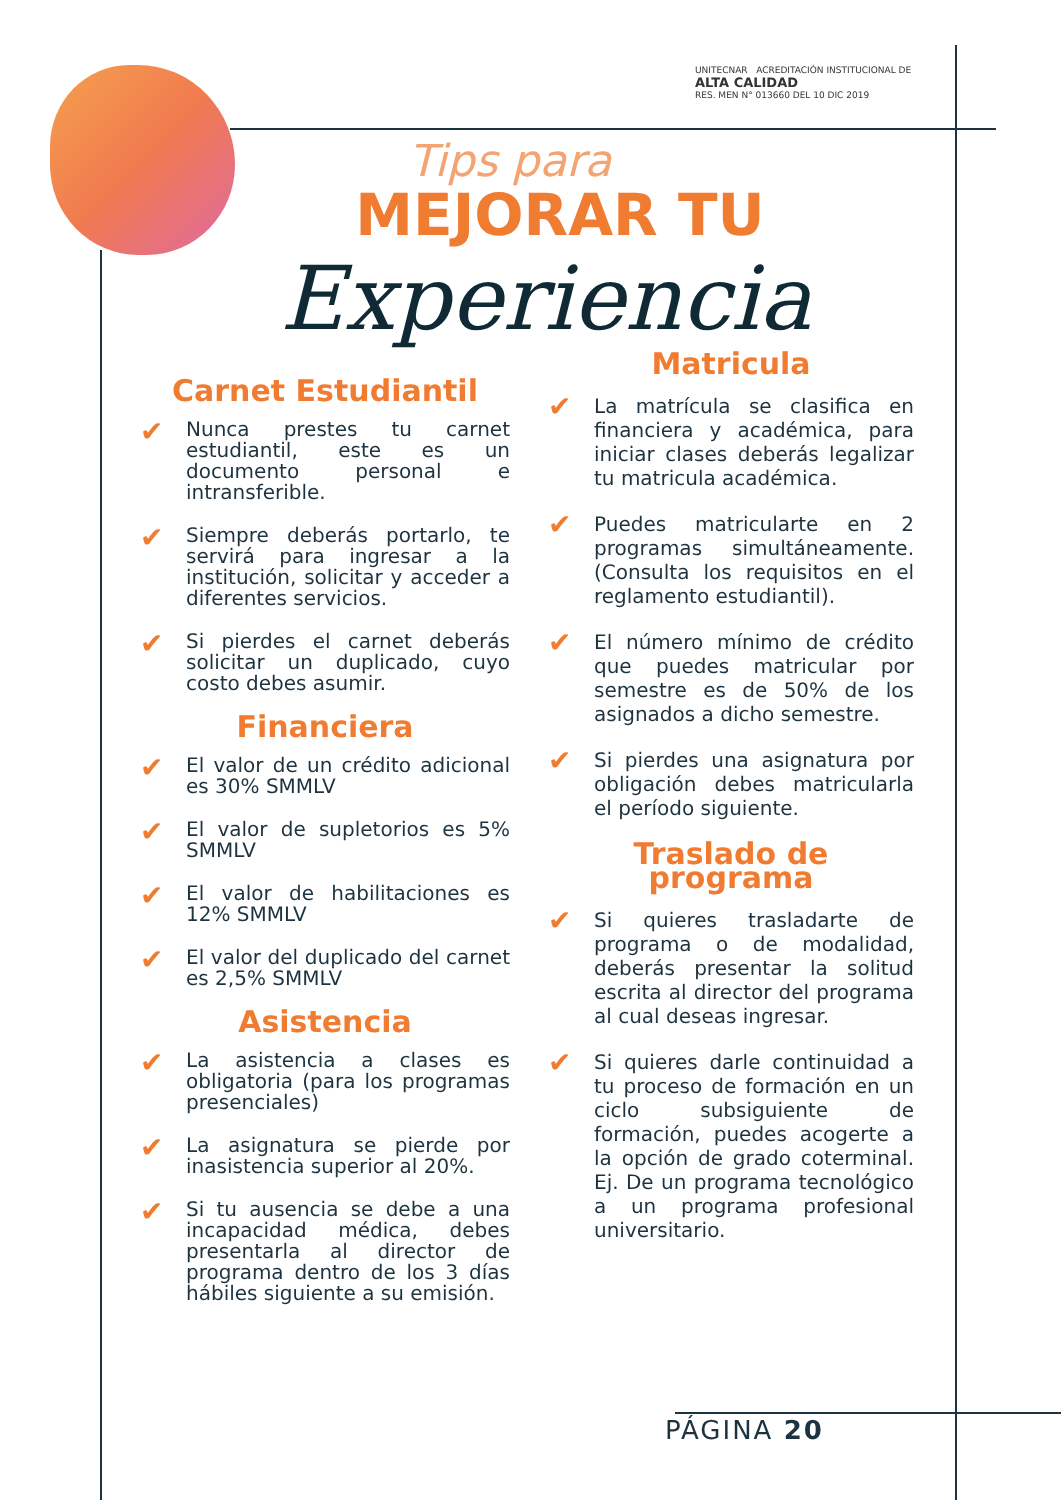UNITECNAR ACREDITACIÓN INSTITUCIONAL DE ALTA CALIDAD
RES. MEN N° 013660 DEL 10 DIC 2019
Tips para
MEJORAR TU
Experiencia
Carnet Estudiantil
✔
Nunca prestes tu carnet estudiantil, este es un documento personal e intransferible.
✔
Siempre deberás portarlo, te servirá para ingresar a la institución, solicitar y acceder a diferentes servicios.
✔
Si pierdes el carnet deberás solicitar un duplicado, cuyo costo debes asumir.
Financiera
✔
El valor de un crédito adicional es 30% SMMLV
✔
El valor de supletorios es 5% SMMLV
✔
El valor de habilitaciones es 12% SMMLV
✔
El valor del duplicado del carnet es 2,5% SMMLV
Asistencia
✔
La asistencia a clases es obligatoria (para los programas presenciales)
✔
La asignatura se pierde por inasistencia superior al 20%.
✔
Si tu ausencia se debe a una incapacidad médica, debes presentarla al director de programa dentro de los 3 días hábiles siguiente a su emisión.
Matricula
✔
La matrícula se clasifica en financiera y académica, para iniciar clases deberás legalizar tu matricula académica.
✔
Puedes matricularte en 2 programas simultáneamente. (Consulta los requisitos en el reglamento estudiantil).
✔
El número mínimo de crédito que puedes matricular por semestre es de 50% de los asignados a dicho semestre.
✔
Si pierdes una asignatura por obligación debes matricularla el período siguiente.
Traslado de programa
✔
Si quieres trasladarte de programa o de modalidad, deberás presentar la solitud escrita al director del programa al cual deseas ingresar.
✔
Si quieres darle continuidad a tu proceso de formación en un ciclo subsiguiente de formación, puedes acogerte a la opción de grado coterminal. Ej. De un programa tecnológico a un programa profesional universitario.
PÁGINA 20